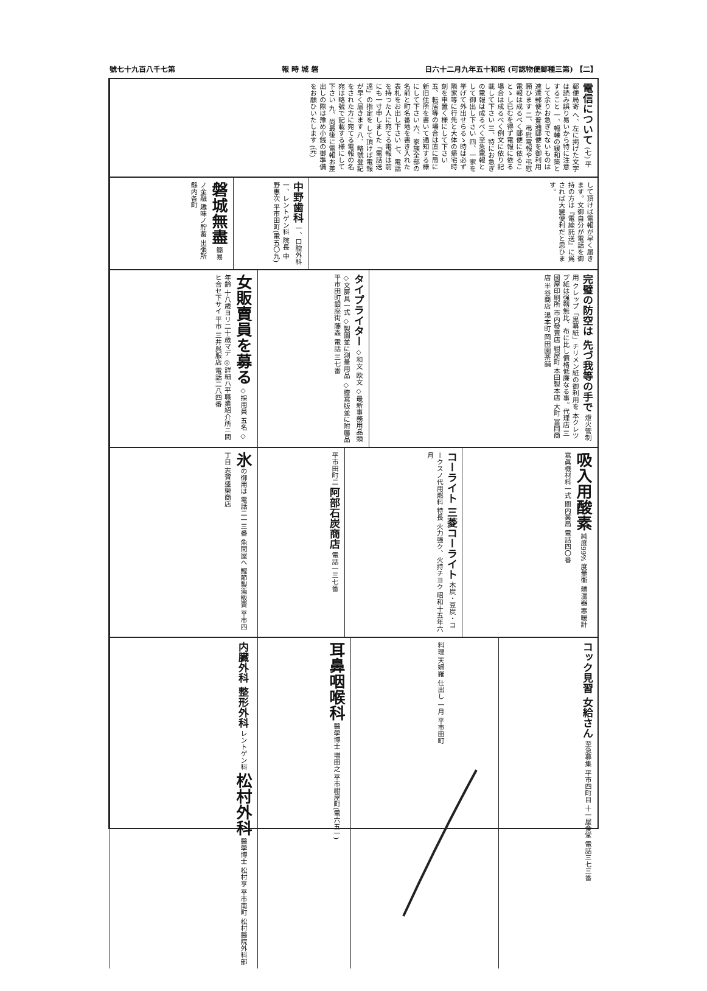號七十九百八千七第 報 時 城 磐 日六十二月九年五十和昭 (可認物便郵種三第) 【二】
電信について (七) 平郵便局寄 へ、左に掲げた文字は読み誤り易いから特に注意すること 一、輻輳の緩和策として余りお急ぎでないものは速達郵便か普通郵便を御利用願ひます 二、弔慰電報や弔慰電報は成るべく郵便に依ることゝし已むを得ず電報に依る場合は成るべく例文に依り記載して下さい 三、特にお急ぎの電報は成るべく至急電報として御出し下さい 四、一家を挙げて外出せらるゝ時は必ず隣家等に行先と大体の帰宅時刻を申置く様にして下さい 五、転居等の場合は直に局に新旧住所を書いて通知する様にして下さい 六、家族全部の名前と町名番地を書き入れた表札をお出し下さい 七、電話を持つた人に宛てる電報は前にも一寸申しました「電話送達」の指定を して頂けば電報が早く届きます 八、略號登記をされた方に宛てる電報の名宛は略號で記載する様にして下さい 九、尚最後に電報お差出しの際は豫め小銭の御準備をお願ひいたします (完)
して頂けば電報が早く届きます。文御自分が電話を御持の方は『電線託送』に爲されば大變便利だと思ひます。
中野歯科 一、口腔外科 一、レントゲン科 院長 中野惠次 平市田町(電五〇九)
磐城無盡 簡易ノ金融 趣味ノ貯蓄 出張所縣内各町
完璧の防空は 先づ我等の手で 燈火管制用 クレップ「黒幕紙」チリメン紙の御利用を 本クレツプ紙は强靱無比、布に比し價格低廉なる事。代理店 三國屋印刷所 市内發賣店 紺屋町 本田製本店 大町 富岡商店 半谷商店 湯本町 岡田園茶舗
タイプライター ◇和文 欧文 ◇最新事務用品類 ◇文房具一式 ◇製圖並に測量用品 ◇謄寫版並に附屬品 平市田町銀座街 藤森 電話 三七番
女販賣員を募る ◇採用員 五名 ◇年齢 十八歳ヨリ二十歳マデ ◎詳細ハ平職業紹介所ニ問ヒ合セ下サイ 平市 三井呉服店 電話二八四番
吸入用酸素 純度99% 度量衡 體温器 寒暖計 寫眞機材料一式 關内薬局 電話四〇番
コーライト 三菱コーライト 木炭・豆炭・コークスノ代用燃料 特長 火力强ク、火持チヨク 昭和十五年六月
平市田町二 阿部石炭商店 電話一三七番
氷の御用は 電話二一三番 魚問屋へ 鰹節製造販賣 平市四丁目 志賀盛榮商店
コック見習 女給さん 至急募集 平市四町目 十一屋食堂 電話三七三番
料理 天婦羅 仕出し 一月 平市田町
耳鼻咽喉科 醫學博士 増田之 平市紺屋町(電六五一)
内臓外科 整形外科 レントゲン科 松村外科 醫學博士 松村亨 平市南町 松村醫院外科部